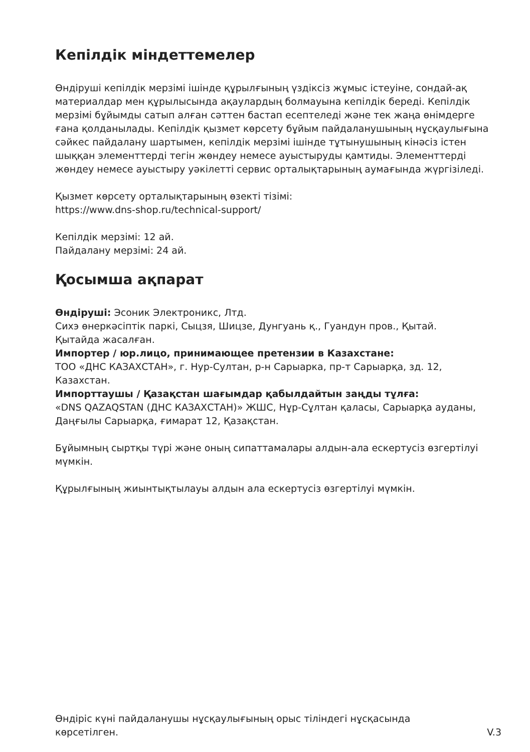Кепілдік міндеттемелер
Өндіруші кепілдік мерзімі ішінде құрылғының үздіксіз жұмыс істеуіне, сондай-ақ материалдар мен құрылысында ақаулардың болмауына кепілдік береді. Кепілдік мерзімі бұйымды сатып алған сәттен бастап есептеледі және тек жаңа өнімдерге ғана қолданылады. Кепілдік қызмет көрсету бұйым пайдаланушының нұсқаулығына сәйкес пайдалану шартымен, кепілдік мерзімі ішінде тұтынушының кінәсіз істен шыққан элементтерді тегін жөндеу немесе ауыстыруды қамтиды. Элементтерді жөндеу немесе ауыстыру уәкілетті сервис орталықтарының аумағында жүргізіледі.
Қызмет көрсету орталықтарының өзекті тізімі:
https://www.dns-shop.ru/technical-support/
Кепілдік мерзімі: 12 ай.
Пайдалану мерзімі: 24 ай.
Қосымша ақпарат
Өндіруші: Эсоник Электроникс, Лтд.
Сихэ өнеркәсіптік паркі, Сыцзя, Шицзе, Дунгуань қ., Гуандун пров., Қытай.
Қытайда жасалған.
Импортер / юр.лицо, принимающее претензии в Казахстане:
ТОО «ДНС КАЗАХСТАН», г. Нур-Султан, р-н Сарыарка, пр-т Сарыарқа, зд. 12, Казахстан.
Импорттаушы / Қазақстан шағымдар қабылдайтын заңды тұлға:
«DNS QAZAQSTAN (ДНС КАЗАХСТАН)» ЖШС, Нұр-Сұлтан қаласы, Сарыарқа ауданы, Даңғылы Сарыарқа, ғимарат 12, Қазақстан.
Бұйымның сыртқы түрі және оның сипаттамалары алдын-ала ескертусіз өзгертілуі мүмкін.
Құрылғының жиынтықтылауы алдын ала ескертусіз өзгертілуі мүмкін.
Өндіріс күні пайдаланушы нұсқаулығының орыс тіліндегі нұсқасында
көрсетілген.
V.3